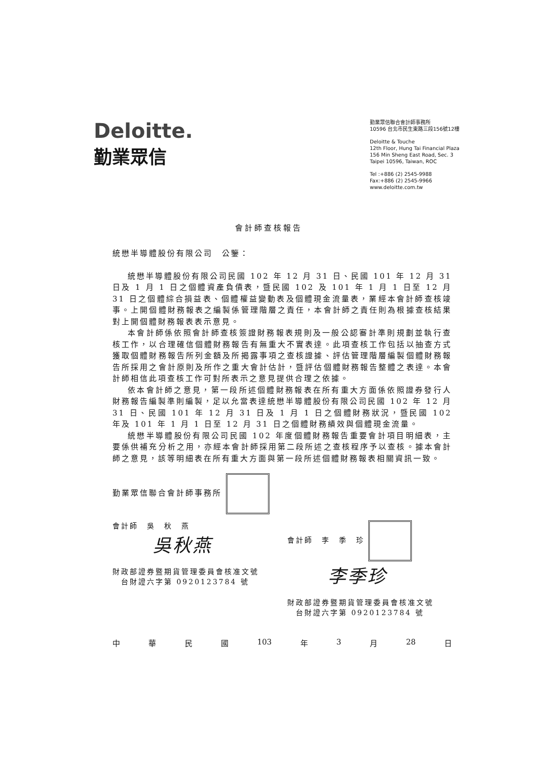Deloitte.
勤業眾信
勤業眾信聯合會計師事務所
10596 台北市民生東路三段156號12樓
Deloitte & Touche
12th Floor, Hung Tai Financial Plaza
156 Min Sheng East Road, Sec. 3
Taipei 10596, Taiwan, ROC
Tel :+886 (2) 2545-9988
Fax:+886 (2) 2545-9966
www.deloitte.com.tw
會計師查核報告
統懋半導體股份有限公司　公鑒：
統懋半導體股份有限公司民國 102 年 12 月 31 日、民國 101 年 12 月 31 日及 1 月 1 日之個體資產負債表，暨民國 102 及 101 年 1 月 1 日至 12 月 31 日之個體綜合損益表、個體權益變動表及個體現金流量表，業經本會計師查核竣事。上開個體財務報表之編製係管理階層之責任，本會計師之責任則為根據查核結果對上開個體財務報表表示意見。
本會計師係依照會計師查核簽證財務報表規則及一般公認審計準則規劃並執行查核工作，以合理確信個體財務報告有無重大不實表達。此項查核工作包括以抽查方式獲取個體財務報告所列金額及所揭露事項之查核證據、評估管理階層編製個體財務報告所採用之會計原則及所作之重大會計估計，暨評估個體財務報告整體之表達。本會計師相信此項查核工作可對所表示之意見提供合理之依據。
依本會計師之意見，第一段所述個體財務報表在所有重大方面係依照證券發行人財務報告編製準則編製，足以允當表達統懋半導體股份有限公司民國 102 年 12 月 31 日、民國 101 年 12 月 31 日及 1 月 1 日之個體財務狀況，暨民國 102 年及 101 年 1 月 1 日至 12 月 31 日之個體財務績效與個體現金流量。
統懋半導體股份有限公司民國 102 年度個體財務報告重要會計項目明細表，主要係供補充分析之用，亦經本會計師採用第二段所述之查核程序予以查核。據本會計師之意見，該等明細表在所有重大方面與第一段所述個體財務報表相關資訊一致。
勤業眾信聯合會計師事務所
會計師　吳　秋　燕
吳秋燕
財政部證券暨期貨管理委員會核准文號
　台財證六字第 0920123784 號
會計師　李　季　珍
李季珍
財政部證券暨期貨管理委員會核准文號
　台財證六字第 0920123784 號
中 華 民 國 103 年 3 月 28 日